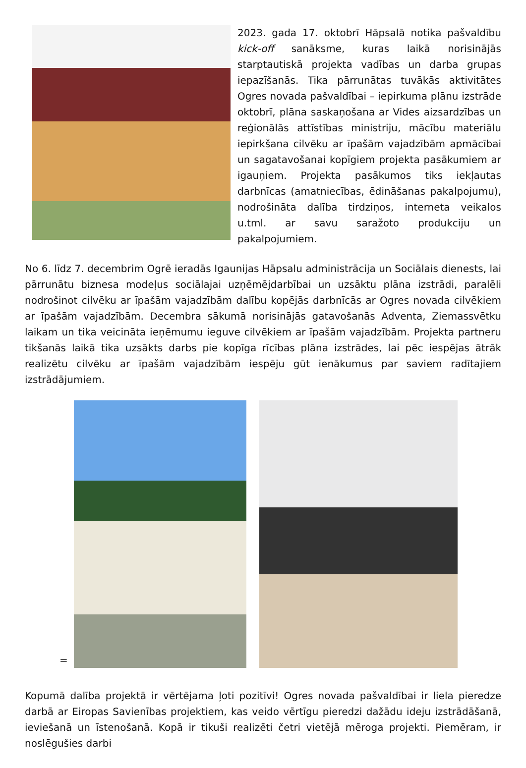2023. gada 17. oktobrī Hāpsalā notika pašvaldību kick-off sanāksme, kuras laikā norisinājās starptautiskā projekta vadības un darba grupas iepazīšanās. Tika pārrunātas tuvākās aktivitātes Ogres novada pašvaldībai – iepirkuma plānu izstrāde oktobrī, plāna saskaņošana ar Vides aizsardzības un reģionālās attīstības ministriju, mācību materiālu iepirkšana cilvēku ar īpašām vajadzībām apmācībai un sagatavošanai kopīgiem projekta pasākumiem ar igauņiem. Projekta pasākumos tiks iekļautas darbnīcas (amatniecības, ēdināšanas pakalpojumu), nodrošināta dalība tirdziņos, interneta veikalos u.tml. ar savu saražoto produkciju un pakalpojumiem.
No 6. līdz 7. decembrim Ogrē ieradās Igaunijas Hāpsalu administrācija un Sociālais dienests, lai pārrunātu biznesa modeļus sociālajai uzņēmējdarbībai un uzsāktu plāna izstrādi, paralēli nodrošinot cilvēku ar īpašām vajadzībām dalību kopējās darbnīcās ar Ogres novada cilvēkiem ar īpašām vajadzībām. Decembra sākumā norisinājās gatavošanās Adventa, Ziemassvētku laikam un tika veicināta ieņēmumu ieguve cilvēkiem ar īpašām vajadzībām. Projekta partneru tikšanās laikā tika uzsākts darbs pie kopīga rīcības plāna izstrādes, lai pēc iespējas ātrāk realizētu cilvēku ar īpašām vajadzībām iespēju gūt ienākumus par saviem radītajiem izstrādājumiem.
=
Kopumā dalība projektā ir vērtējama ļoti pozitīvi! Ogres novada pašvaldībai ir liela pieredze darbā ar Eiropas Savienības projektiem, kas veido vērtīgu pieredzi dažādu ideju izstrādāšanā, ieviešanā un īstenošanā. Kopā ir tikuši realizēti četri vietējā mēroga projekti. Piemēram, ir noslēgušies darbi